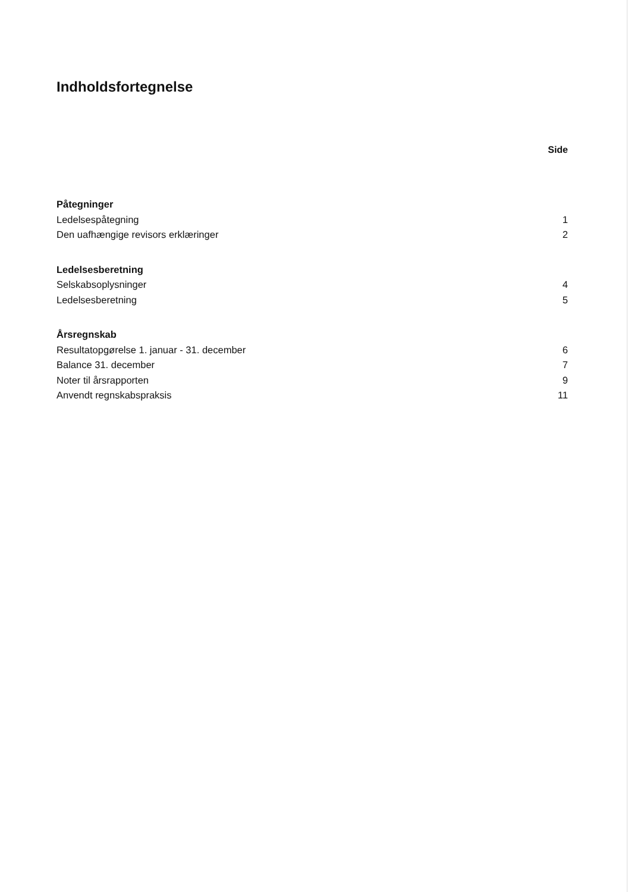Indholdsfortegnelse
Side
Påtegninger
Ledelsespåtegning 1
Den uafhængige revisors erklæringer 2
Ledelsesberetning
Selskabsoplysninger 4
Ledelsesberetning 5
Årsregnskab
Resultatopgørelse 1. januar - 31. december 6
Balance 31. december 7
Noter til årsrapporten 9
Anvendt regnskabspraksis 11